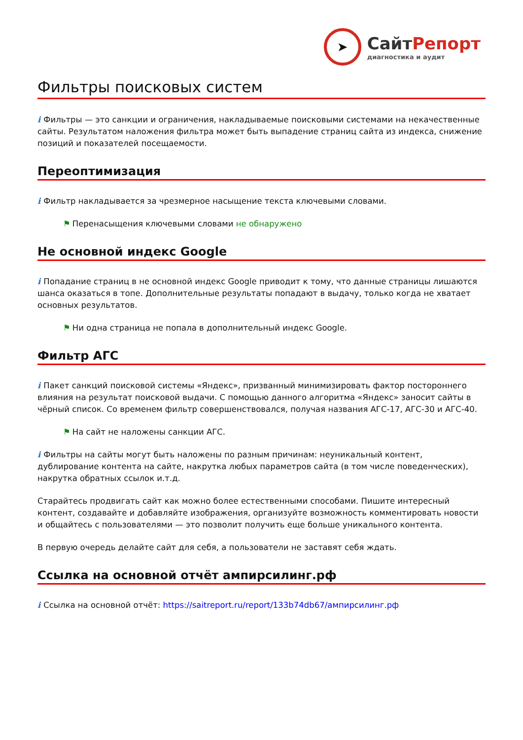➤
СайтРепорт
диагностика и аудит
Фильтры поисковых систем
i Фильтры — это санкции и ограничения, накладываемые поисковыми системами на некачественные сайты. Результатом наложения фильтра может быть выпадение страниц сайта из индекса, снижение позиций и показателей посещаемости.
Переоптимизация
i Фильтр накладывается за чрезмерное насыщение текста ключевыми словами.
⚑ Перенасыщения ключевыми словами не обнаружено
Не основной индекс Google
i Попадание страниц в не основной индекс Google приводит к тому, что данные страницы лишаются шанса оказаться в топе. Дополнительные результаты попадают в выдачу, только когда не хватает основных результатов.
⚑ Ни одна страница не попала в дополнительный индекс Google.
Фильтр АГС
i Пакет санкций поисковой системы «Яндекс», призванный минимизировать фактор постороннего влияния на результат поисковой выдачи. С помощью данного алгоритма «Яндекс» заносит сайты в чёрный список. Со временем фильтр совершенствовался, получая названия АГС-17, АГС-30 и АГС-40.
⚑ На сайт не наложены санкции АГС.
i Фильтры на сайты могут быть наложены по разным причинам: неуникальный контент, дублирование контента на сайте, накрутка любых параметров сайта (в том числе поведенческих), накрутка обратных ссылок и.т.д.
Старайтесь продвигать сайт как можно более естественными способами. Пишите интересный контент, создавайте и добавляйте изображения, организуйте возможность комментировать новости и общайтесь с пользователями — это позволит получить еще больше уникального контента.
В первую очередь делайте сайт для себя, а пользователи не заставят себя ждать.
Ссылка на основной отчёт ампирсилинг.рф
i Ссылка на основной отчёт: https://saitreport.ru/report/133b74db67/ампирсилинг.рф